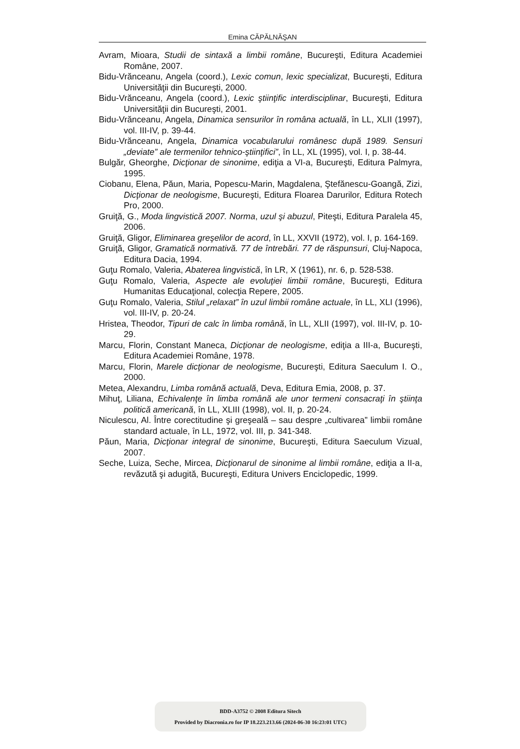Emina CĂPĂLNĂŞAN
Avram, Mioara, Studii de sintaxă a limbii române, Bucureşti, Editura Academiei Române, 2007.
Bidu-Vrănceanu, Angela (coord.), Lexic comun, lexic specializat, Bucureşti, Editura Universităţii din Bucureşti, 2000.
Bidu-Vrănceanu, Angela (coord.), Lexic ştiinţific interdisciplinar, Bucureşti, Editura Universităţii din Bucureşti, 2001.
Bidu-Vrănceanu, Angela, Dinamica sensurilor în româna actuală, în LL, XLII (1997), vol. III-IV, p. 39-44.
Bidu-Vrănceanu, Angela, Dinamica vocabularului românesc după 1989. Sensuri „deviate” ale termenilor tehnico-ştiinţifici”, în LL, XL (1995), vol. I, p. 38-44.
Bulgăr, Gheorghe, Dicţionar de sinonime, ediţia a VI-a, Bucureşti, Editura Palmyra, 1995.
Ciobanu, Elena, Păun, Maria, Popescu-Marin, Magdalena, Ştefănescu-Goangă, Zizi, Dicţionar de neologisme, Bucureşti, Editura Floarea Darurilor, Editura Rotech Pro, 2000.
Gruiţă, G., Moda lingvistică 2007. Norma, uzul şi abuzul, Piteşti, Editura Paralela 45, 2006.
Gruiţă, Gligor, Eliminarea greşelilor de acord, în LL, XXVII (1972), vol. I, p. 164-169.
Gruiţă, Gligor, Gramatică normativă. 77 de întrebări. 77 de răspunsuri, Cluj-Napoca, Editura Dacia, 1994.
Guţu Romalo, Valeria, Abaterea lingvistică, în LR, X (1961), nr. 6, p. 528-538.
Guţu Romalo, Valeria, Aspecte ale evoluţiei limbii române, Bucureşti, Editura Humanitas Educaţional, colecţia Repere, 2005.
Guţu Romalo, Valeria, Stilul „relaxat” în uzul limbii române actuale, în LL, XLI (1996), vol. III-IV, p. 20-24.
Hristea, Theodor, Tipuri de calc în limba română, în LL, XLII (1997), vol. III-IV, p. 10-29.
Marcu, Florin, Constant Maneca, Dicţionar de neologisme, ediţia a III-a, Bucureşti, Editura Academiei Române, 1978.
Marcu, Florin, Marele dicţionar de neologisme, Bucureşti, Editura Saeculum I. O., 2000.
Metea, Alexandru, Limba română actuală, Deva, Editura Emia, 2008, p. 37.
Mihuţ, Liliana, Echivalenţe în limba română ale unor termeni consacraţi în ştiinţa politică americană, în LL, XLIII (1998), vol. II, p. 20-24.
Niculescu, Al. Între corectitudine şi greşeală – sau despre „cultivarea” limbii române standard actuale, în LL, 1972, vol. III, p. 341-348.
Păun, Maria, Dicţionar integral de sinonime, Bucureşti, Editura Saeculum Vizual, 2007.
Seche, Luiza, Seche, Mircea, Dicţionarul de sinonime al limbii române, ediţia a II-a, revăzută şi adugită, Bucureşti, Editura Univers Enciclopedic, 1999.
BDD-A3752 © 2008 Editura Sitech
Provided by Diacronia.ro for IP 18.223.213.66 (2024-06-30 16:23:01 UTC)